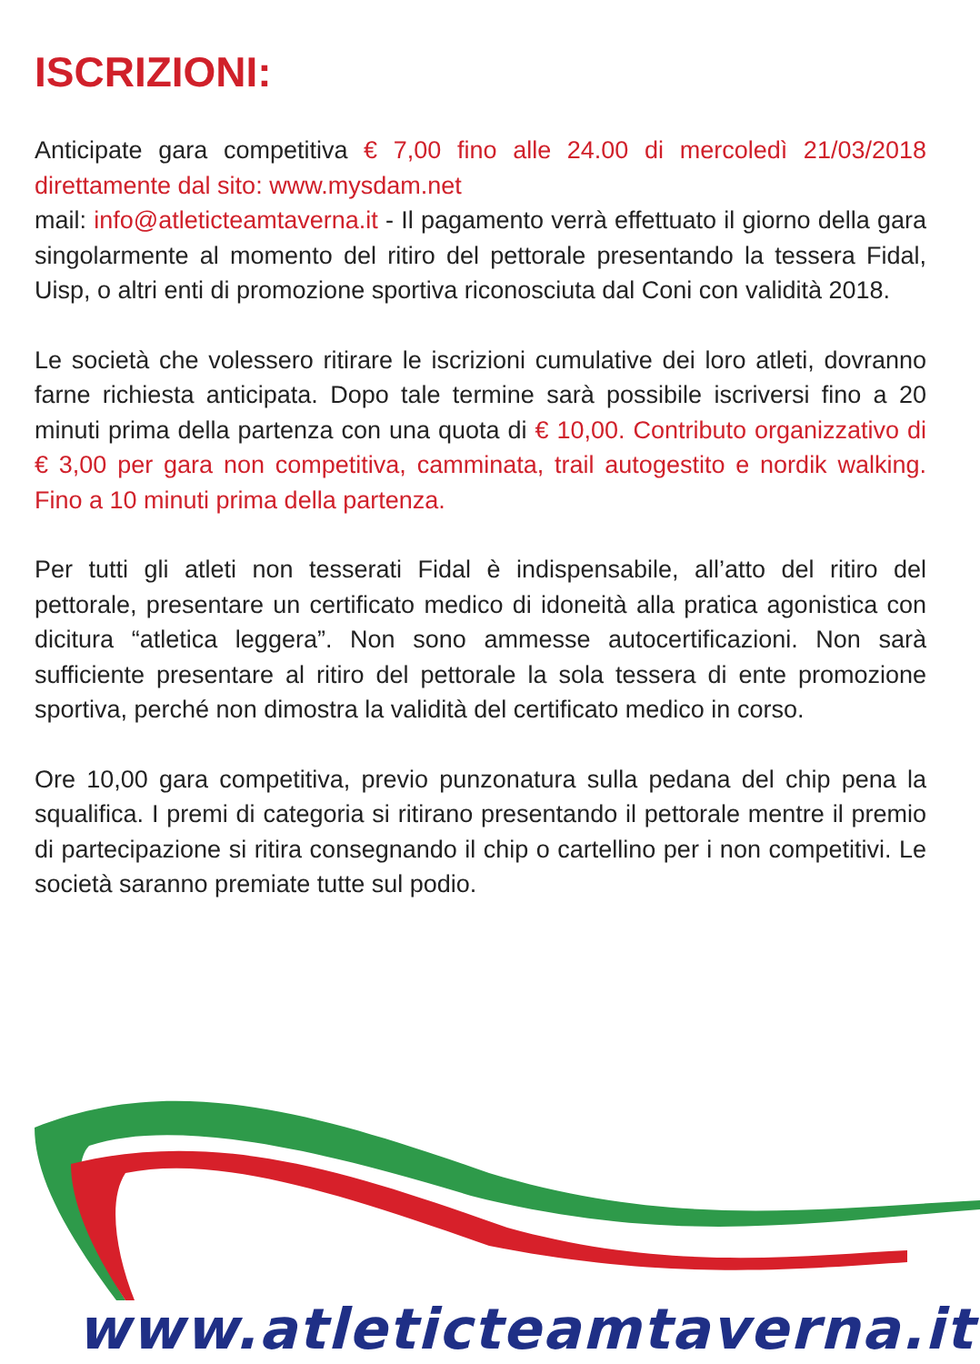ISCRIZIONI:
Anticipate gara competitiva € 7,00 fino alle 24.00 di mercoledì 21/03/2018 direttamente dal sito: www.mysdam.net
mail: info@atleticteamtaverna.it - Il pagamento verrà effettuato il giorno della gara singolarmente al momento del ritiro del pettorale presentando la tessera Fidal, Uisp, o altri enti di promozione sportiva riconosciuta dal Coni con validità 2018.
Le società che volessero ritirare le iscrizioni cumulative dei loro atleti, dovranno farne richiesta anticipata. Dopo tale termine sarà possibile iscriversi fino a 20 minuti prima della partenza con una quota di € 10,00. Contributo organizzativo di € 3,00 per gara non competitiva, camminata, trail autogestito e nordik walking. Fino a 10 minuti prima della partenza.
Per tutti gli atleti non tesserati Fidal è indispensabile, all’atto del ritiro del pettorale, presentare un certificato medico di idoneità alla pratica agonistica con dicitura “atletica leggera”. Non sono ammesse autocertificazioni. Non sarà sufficiente presentare al ritiro del pettorale la sola tessera di ente promozione sportiva, perché non dimostra la validità del certificato medico in corso.
Ore 10,00 gara competitiva, previo punzonatura sulla pedana del chip pena la squalifica. I premi di categoria si ritirano presentando il pettorale mentre il premio di partecipazione si ritira consegnando il chip o cartellino per i non competitivi. Le società saranno premiate tutte sul podio.
www.atleticteamtaverna.it